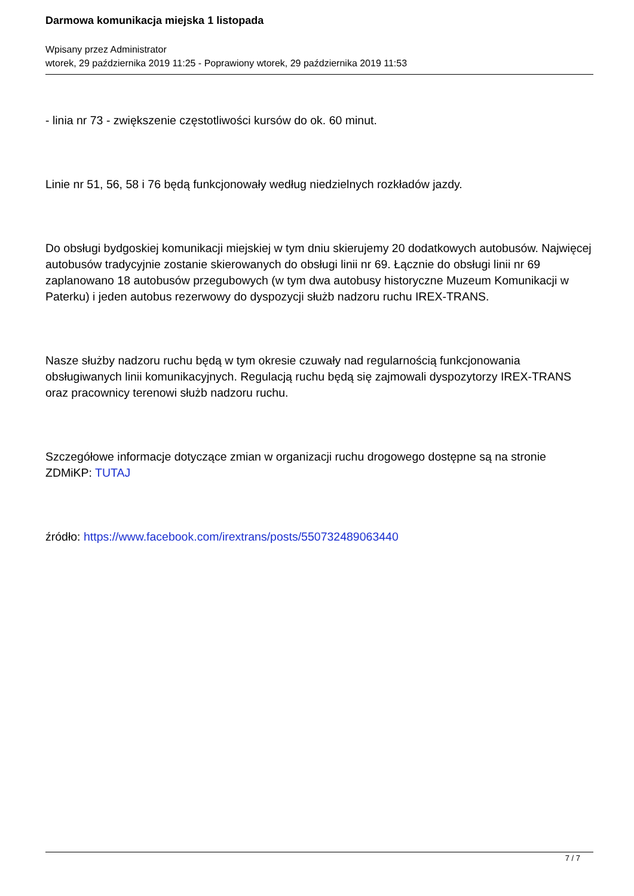Darmowa komunikacja miejska 1 listopada
Wpisany przez Administrator
wtorek, 29 października 2019 11:25 - Poprawiony wtorek, 29 października 2019 11:53
- linia nr 73 - zwiększenie częstotliwości kursów do ok. 60 minut.
Linie nr 51, 56, 58 i 76 będą funkcjonowały według niedzielnych rozkładów jazdy.
Do obsługi bydgoskiej komunikacji miejskiej w tym dniu skierujemy 20 dodatkowych autobusów. Najwięcej autobusów tradycyjnie zostanie skierowanych do obsługi linii nr 69. Łącznie do obsługi linii nr 69 zaplanowano 18 autobusów przegubowych (w tym dwa autobusy historyczne Muzeum Komunikacji w Paterku) i jeden autobus rezerwowy do dyspozycji służb nadzoru ruchu IREX-TRANS.
Nasze służby nadzoru ruchu będą w tym okresie czuwały nad regularnością funkcjonowania obsługiwanych linii komunikacyjnych. Regulacją ruchu będą się zajmowali dyspozytorzy IREX-TRANS oraz pracownicy terenowi służb nadzoru ruchu.
Szczegółowe informacje dotyczące zmian w organizacji ruchu drogowego dostępne są na stronie ZDMiKP: TUTAJ
źródło: https://www.facebook.com/irextrans/posts/550732489063440
7 / 7